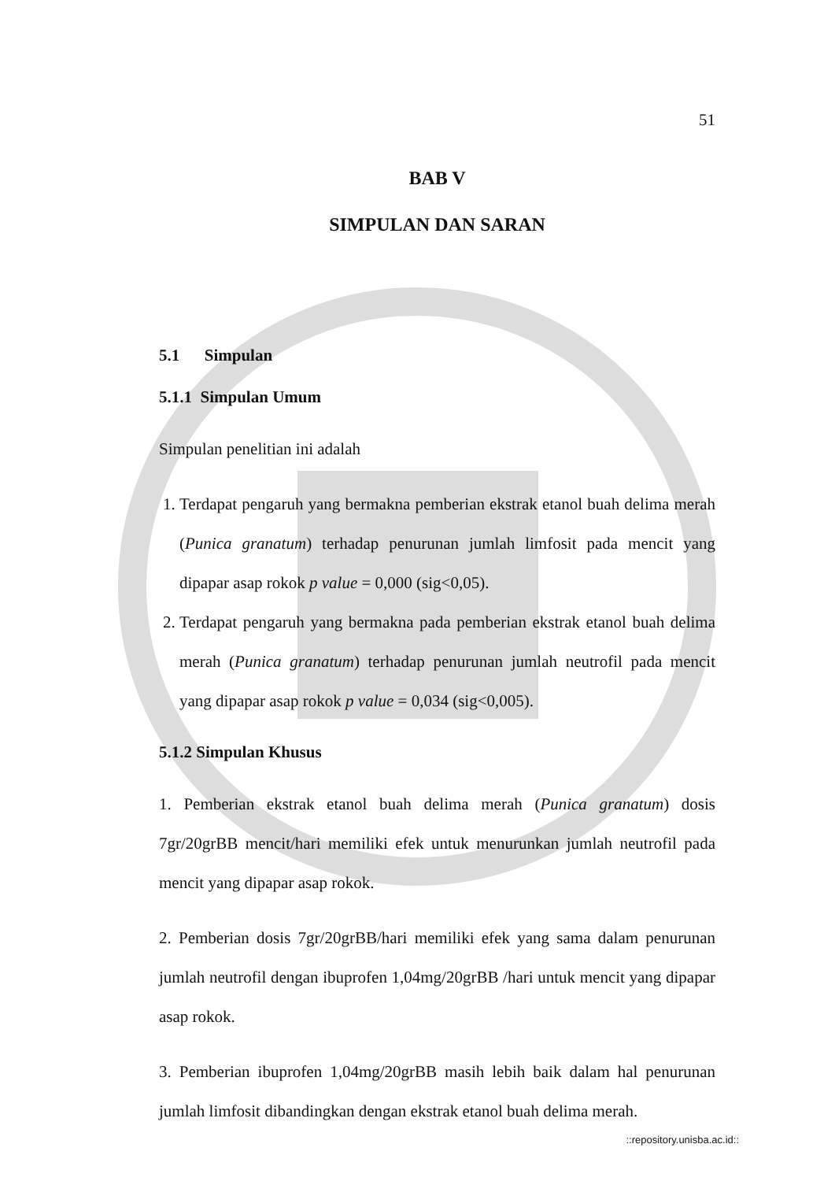51
BAB V
SIMPULAN DAN SARAN
5.1 Simpulan
5.1.1 Simpulan Umum
Simpulan penelitian ini adalah
1. Terdapat pengaruh yang bermakna pemberian ekstrak etanol buah delima merah (Punica granatum) terhadap penurunan jumlah limfosit pada mencit yang dipapar asap rokok p value = 0,000 (sig<0,05).
2. Terdapat pengaruh yang bermakna pada pemberian ekstrak etanol buah delima merah (Punica granatum) terhadap penurunan jumlah neutrofil pada mencit yang dipapar asap rokok p value = 0,034 (sig<0,005).
5.1.2 Simpulan Khusus
1. Pemberian ekstrak etanol buah delima merah (Punica granatum) dosis 7gr/20grBB mencit/hari memiliki efek untuk menurunkan jumlah neutrofil pada mencit yang dipapar asap rokok.
2. Pemberian dosis 7gr/20grBB/hari memiliki efek yang sama dalam penurunan jumlah neutrofil dengan ibuprofen 1,04mg/20grBB /hari untuk mencit yang dipapar asap rokok.
3. Pemberian ibuprofen 1,04mg/20grBB masih lebih baik dalam hal penurunan jumlah limfosit dibandingkan dengan ekstrak etanol buah delima merah.
::repository.unisba.ac.id::